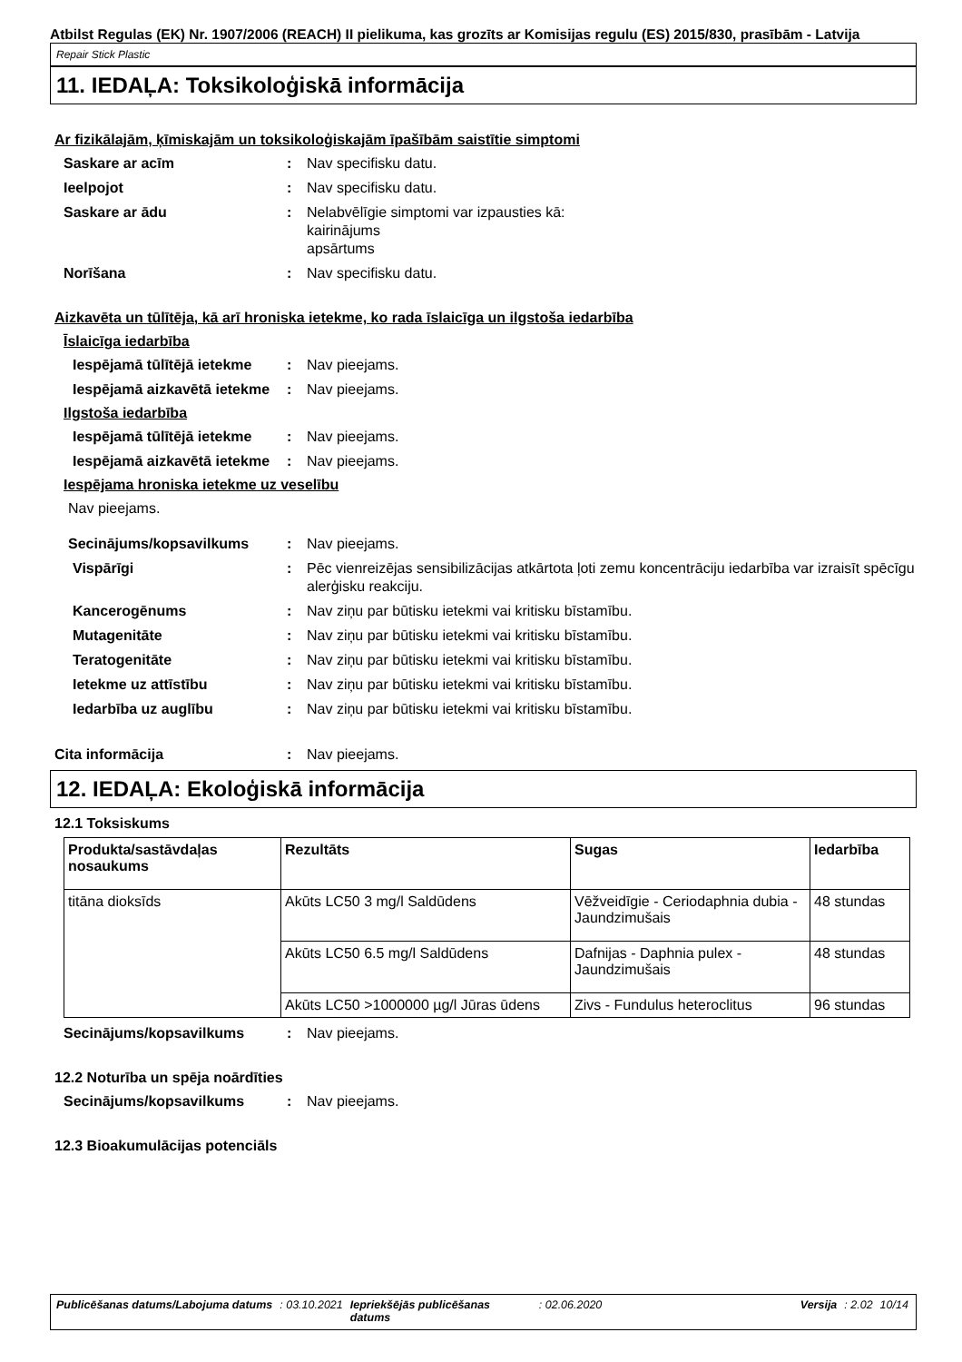Atbilst Regulas (EK) Nr. 1907/2006 (REACH) II pielikuma, kas grozīts ar Komisijas regulu (ES) 2015/830, prasībām - Latvija
Repair Stick Plastic
11. IEDAĻA: Toksikoloģiskā informācija
Ar fizikālajām, ķīmiskajām un toksikoloģiskajām īpašībām saistītie simptomi
Saskare ar acīm : Nav specifisku datu.
Ieelpojot : Nav specifisku datu.
Saskare ar ādu : Nelabvēlīgie simptomi var izpausties kā:
kairinājums
apsārtums
Norīšana : Nav specifisku datu.
Aizkavēta un tūlītēja, kā arī hroniska ietekme, ko rada īslaicīga un ilgstoša iedarbība
Īslaicīga iedarbība
Iespējamā tūlītējā ietekme
: Nav pieejams.
Iespējamā aizkavētā ietekme
: Nav pieejams.
Ilgstoša iedarbība
Iespējamā tūlītējā ietekme
: Nav pieejams.
Iespējamā aizkavētā ietekme
: Nav pieejams.
Iespējama hroniska ietekme uz veselību
Nav pieejams.
Secinājums/kopsavilkums : Nav pieejams.
Vispārīgi : Pēc vienreizējas sensibilizācijas atkārtota ļoti zemu koncentrāciju iedarbība var izraisīt spēcīgu alerģisku reakciju.
Kancerogēnums : Nav ziņu par būtisku ietekmi vai kritisku bīstamību.
Mutagenitāte : Nav ziņu par būtisku ietekmi vai kritisku bīstamību.
Teratogenitāte : Nav ziņu par būtisku ietekmi vai kritisku bīstamību.
Ietekme uz attīstību : Nav ziņu par būtisku ietekmi vai kritisku bīstamību.
Iedarbība uz auglību : Nav ziņu par būtisku ietekmi vai kritisku bīstamību.
Cita informācija : Nav pieejams.
12. IEDAĻA: Ekoloģiskā informācija
12.1 Toksiskums
| Produkta/sastāvdaļas nosaukums | Rezultāts | Sugas | Iedarbība |
| --- | --- | --- | --- |
| titāna dioksīds | Akūts LC50 3 mg/l Saldūdens | Vēžveidīgie - Ceriodaphnia dubia - Jaundzimušais | 48 stundas |
| | Akūts LC50 6.5 mg/l Saldūdens | Dafnijas - Daphnia pulex - Jaundzimušais | 48 stundas |
| | Akūts LC50 >1000000 µg/l Jūras ūdens | Zivs - Fundulus heteroclitus | 96 stundas |
Secinājums/kopsavilkums : Nav pieejams.
12.2 Noturība un spēja noārdīties
Secinājums/kopsavilkums : Nav pieejams.
12.3 Bioakumulācijas potenciāls
Publicēšanas datums/Labojuma datums : 03.10.2021 Iepriekšējās publicēšanas datums : 02.06.2020 Versija : 2.02 10/14